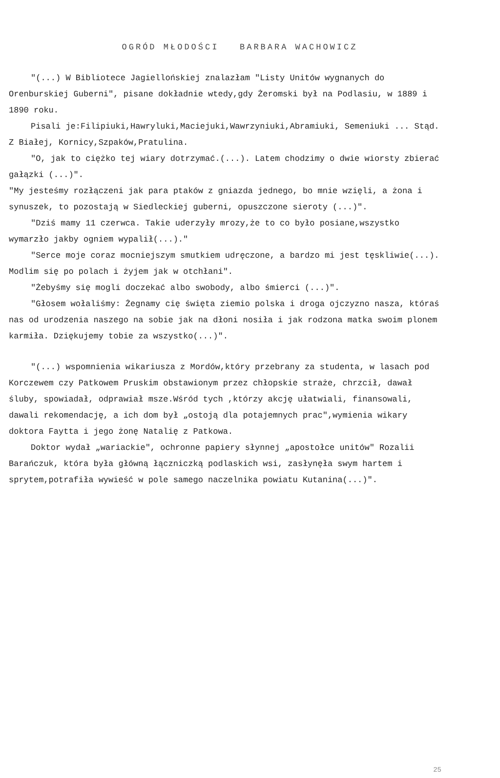OGRÓD MŁODOŚCI BARBARA WACHOWICZ
"(...) W Bibliotece Jagiellońskiej znalazłam "Listy Unitów wygnanych do Orenburskiej Guberni", pisane dokładnie wtedy,gdy Żeromski był na Podlasiu, w 1889 i 1890 roku.
Pisali je:Filipiuki,Hawryluki,Maciejuki,Wawrzyniuki,Abramiuki, Semeniuki ... Stąd. Z Białej, Kornicy,Szpaków,Pratulina.
"O, jak to ciężko tej wiary dotrzymać.(...). Latem chodzimy o dwie wiorsty zbierać gałązki (...)".
"My jesteśmy rozłączeni jak para ptaków z gniazda jednego, bo mnie wzięli, a żona i synuszek, to pozostają w Siedleckiej guberni, opuszczone sieroty (...)".
"Dziś mamy 11 czerwca. Takie uderzyły mrozy,że to co było posiane,wszystko wymarzło jakby ogniem wypalił(...)."
"Serce moje coraz mocniejszym smutkiem udręczone, a bardzo mi jest tęskliwie(...). Modlim się po polach i żyjem jak w otchłani".
"Żebyśmy się mogli doczekać albo swobody, albo śmierci (...)".
"Głosem wołaliśmy: Żegnamy cię święta ziemio polska i droga ojczyzno nasza, któraś nas od urodzenia naszego na sobie jak na dłoni nosiła i jak rodzona matka swoim plonem karmiła. Dziękujemy tobie za wszystko(...)".
"(...) wspomnienia wikariusza z Mordów,który przebrany za studenta, w lasach pod Korczewem czy Patkowem Pruskim obstawionym przez chłopskie straże, chrzcił, dawał śluby, spowiadał, odprawiał msze.Wśród tych ,którzy akcję ułatwiali, finansowali, dawali rekomendację, a ich dom był „ostoją dla potajemnych prac",wymienia wikary doktora Faytta i jego żonę Natalię z Patkowa.
Doktor wydał „wariackie", ochronne papiery słynnej „apostołce unitów" Rozalii Barańczuk, która była główną łączniczką podlaskich wsi, zasłynęła swym hartem i sprytem,potrafiła wywieść w pole samego naczelnika powiatu Kutanina(...)".
25